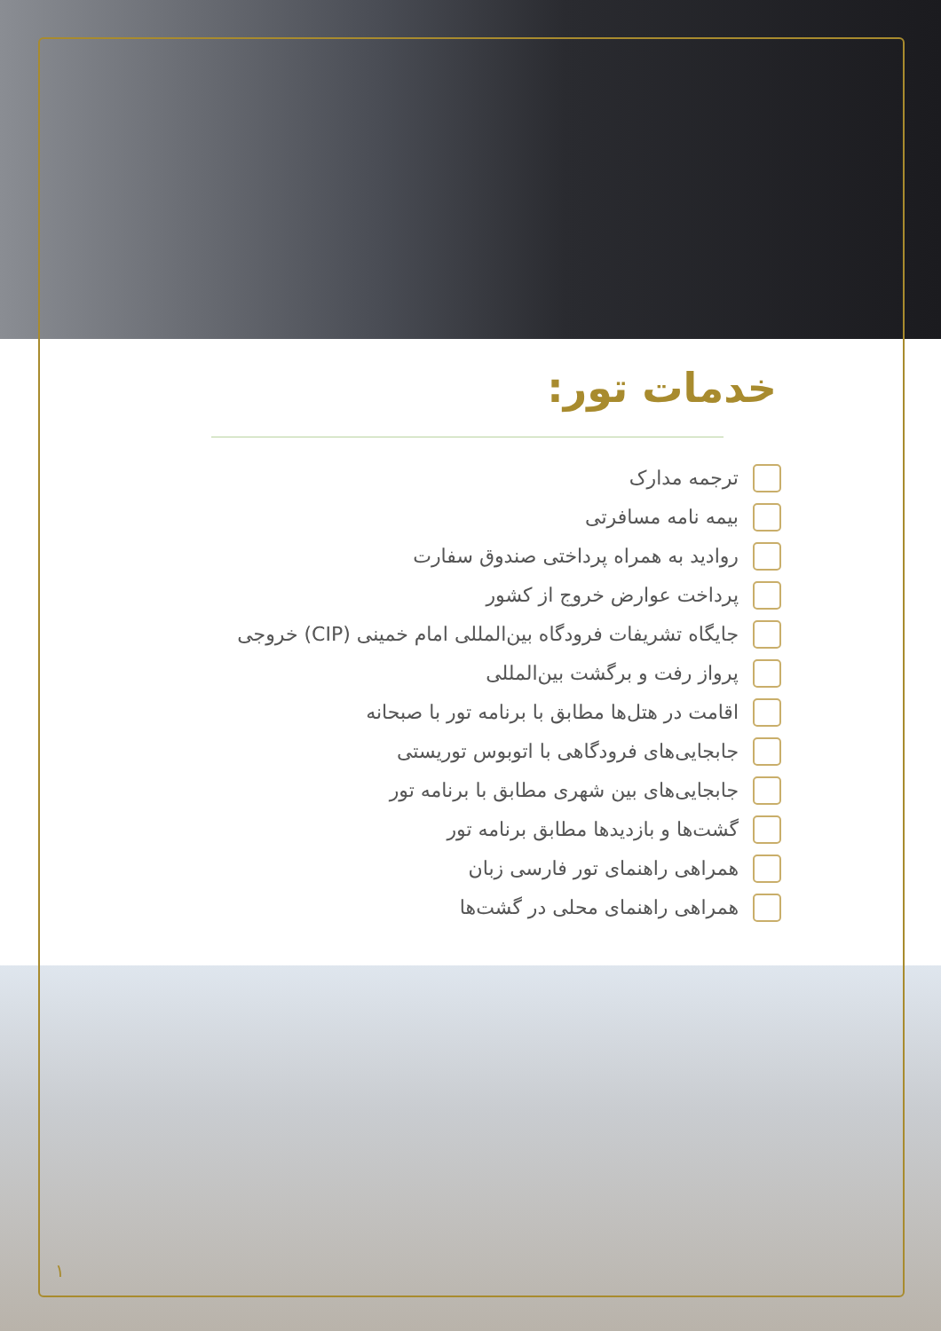خدمات تور:
ترجمه مدارک
بیمه نامه مسافرتی
روادید به همراه پرداختی صندوق سفارت
پرداخت عوارض خروج از کشور
جایگاه تشریفات فرودگاه بین‌المللی امام خمینی (CIP) خروجی
پرواز رفت و برگشت بین‌المللی
اقامت در هتل‌ها مطابق با برنامه تور با صبحانه
جابجایی‌های فرودگاهی با اتوبوس توریستی
جابجایی‌های بین شهری مطابق با برنامه تور
گشت‌ها و بازدیدها مطابق برنامه تور
همراهی راهنمای تور فارسی زبان
همراهی راهنمای محلی در گشت‌ها
۱